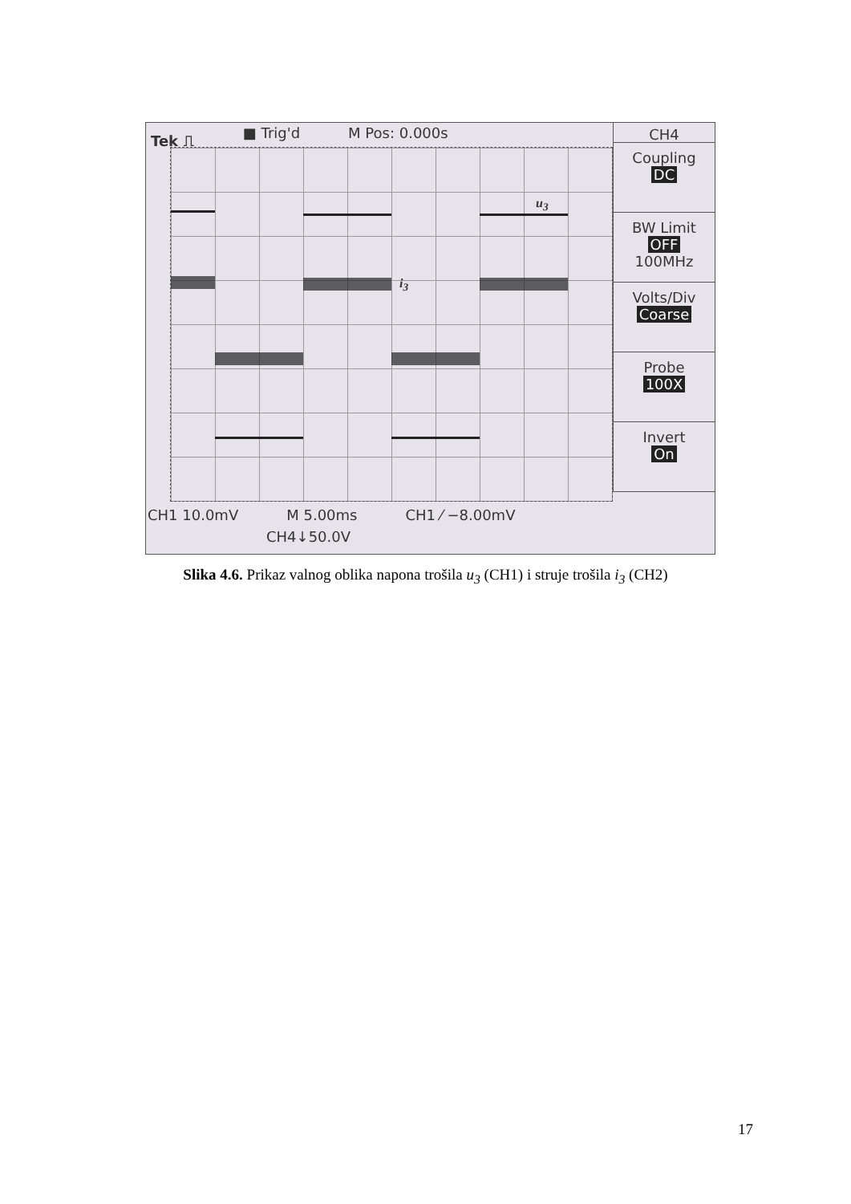Tek ⎍ ■ Trig'd M Pos: 0.000s
u<sub>3</sub>
i<sub>3</sub>
CH4
Coupling
DC
BW Limit
OFF
100MHz
Volts/Div
Coarse
Probe
100X
Invert
On
CH1 10.0mV M 5.00ms CH1 ⁄ −8.00mV
CH4↓50.0V
Slika 4.6. Prikaz valnog oblika napona trošila u<sub>3</sub> (CH1) i struje trošila i<sub>3</sub> (CH2)
17